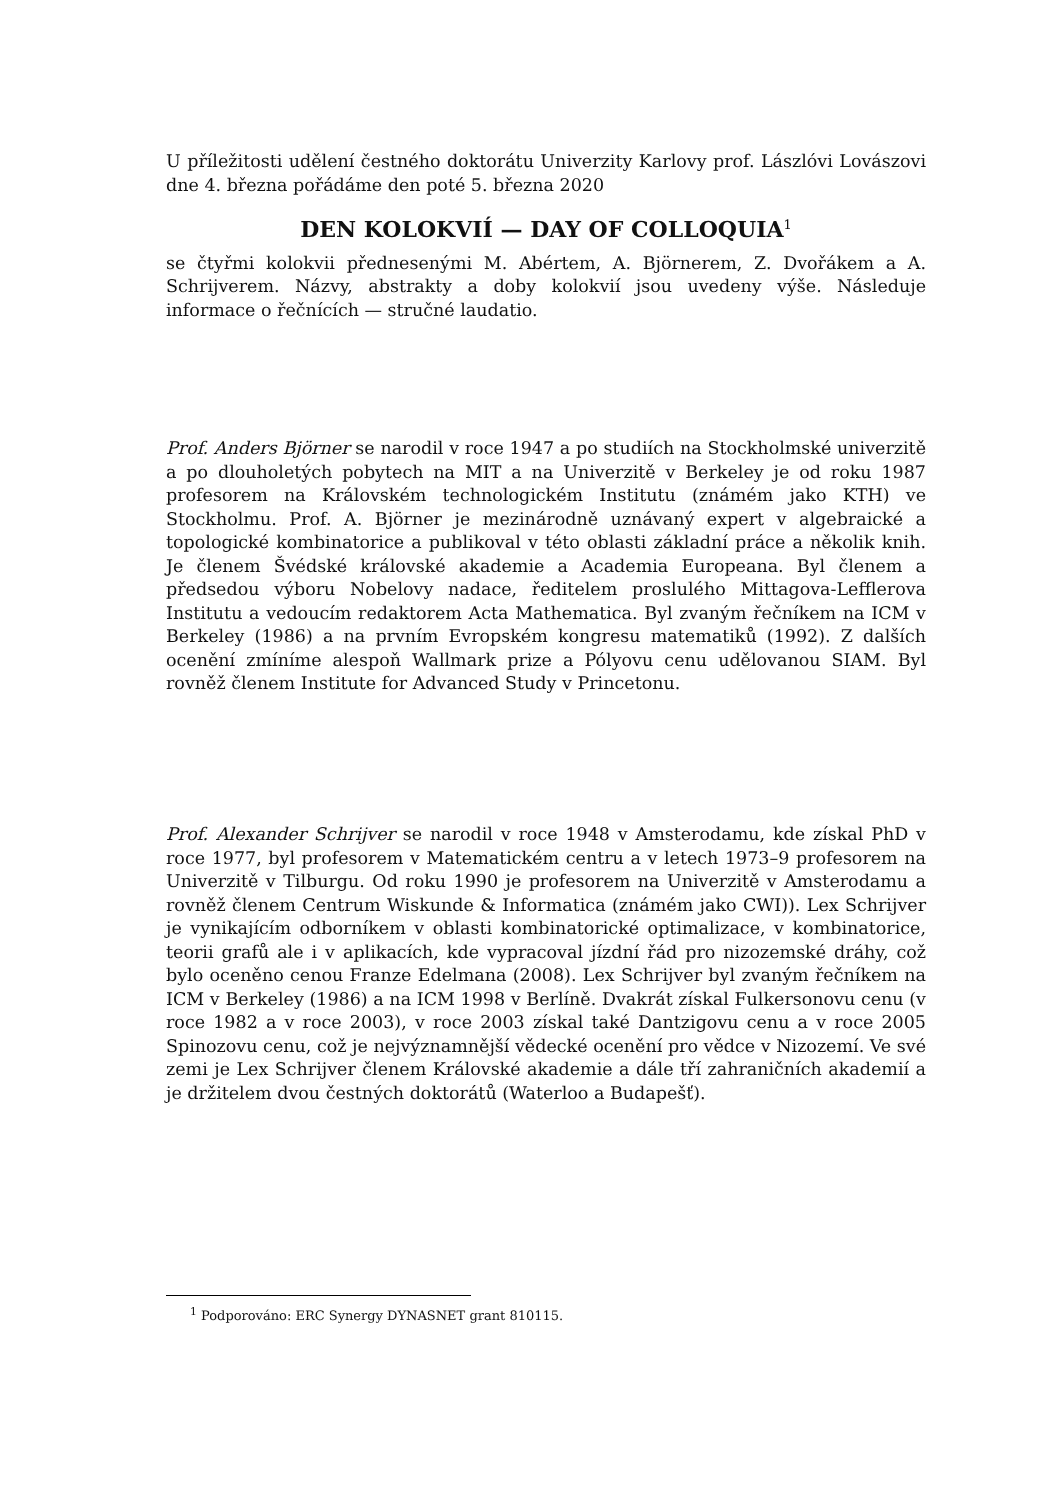U příležitosti udělení čestného doktorátu Univerzity Karlovy prof. Lászlóvi Lovászovi dne 4. března pořádáme den poté 5. března 2020
DEN KOLOKVIÍ — DAY OF COLLOQUIA<sup>1</sup>
se čtyřmi kolokvii přednesenými M. Abértem, A. Björnerem, Z. Dvořákem a A. Schrijverem. Názvy, abstrakty a doby kolokvií jsou uvedeny výše. Následuje informace o řečnících — stručné laudatio.
Prof. Anders Björner se narodil v roce 1947 a po studiích na Stockholmské univerzitě a po dlouholetých pobytech na MIT a na Univerzitě v Berkeley je od roku 1987 profesorem na Královském technologickém Institutu (známém jako KTH) ve Stockholmu. Prof. A. Björner je mezinárodně uznávaný expert v algebraické a topologické kombinatorice a publikoval v této oblasti základní práce a několik knih. Je členem Švédské královské akademie a Academia Europeana. Byl členem a předsedou výboru Nobelovy nadace, ředitelem proslulého Mittagova-Lefflerova Institutu a vedoucím redaktorem Acta Mathematica. Byl zvaným řečníkem na ICM v Berkeley (1986) a na prvním Evropském kongresu matematiků (1992). Z dalších ocenění zmíníme alespoň Wallmark prize a Pólyovu cenu udělovanou SIAM. Byl rovněž členem Institute for Advanced Study v Princetonu.
Prof. Alexander Schrijver se narodil v roce 1948 v Amsterodamu, kde získal PhD v roce 1977, byl profesorem v Matematickém centru a v letech 1973–9 profesorem na Univerzitě v Tilburgu. Od roku 1990 je profesorem na Univerzitě v Amsterodamu a rovněž členem Centrum Wiskunde & Informatica (známém jako CWI)). Lex Schrijver je vynikajícím odborníkem v oblasti kombinatorické optimalizace, v kombinatorice, teorii grafů ale i v aplikacích, kde vypracoval jízdní řád pro nizozemské dráhy, což bylo oceněno cenou Franze Edelmana (2008). Lex Schrijver byl zvaným řečníkem na ICM v Berkeley (1986) a na ICM 1998 v Berlíně. Dvakrát získal Fulkersonovu cenu (v roce 1982 a v roce 2003), v roce 2003 získal také Dantzigovu cenu a v roce 2005 Spinozovu cenu, což je nejvýznamnější vědecké ocenění pro vědce v Nizozemí. Ve své zemi je Lex Schrijver členem Královské akademie a dále tří zahraničních akademií a je držitelem dvou čestných doktorátů (Waterloo a Budapešť).
<sup>1</sup> Podporováno: ERC Synergy DYNASNET grant 810115.